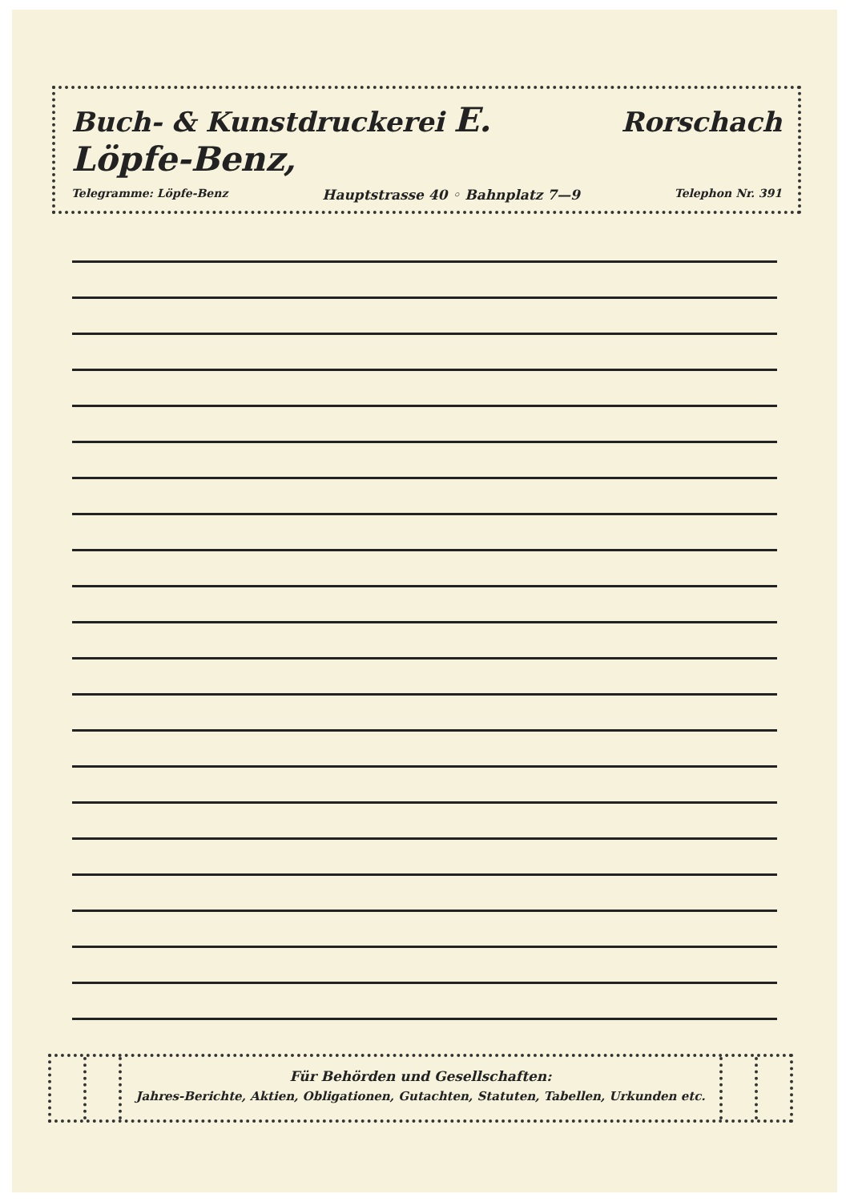Buch- & Kunstdruckerei E. Löpfe-Benz, Rorschach
Telegramme: Löpfe-Benz Hauptstrasse 40 ◦ Bahnplatz 7—9 Telephon Nr. 391
Für Behörden und Gesellschaften:
Jahres-Berichte, Aktien, Obligationen, Gutachten, Statuten, Tabellen, Urkunden etc.